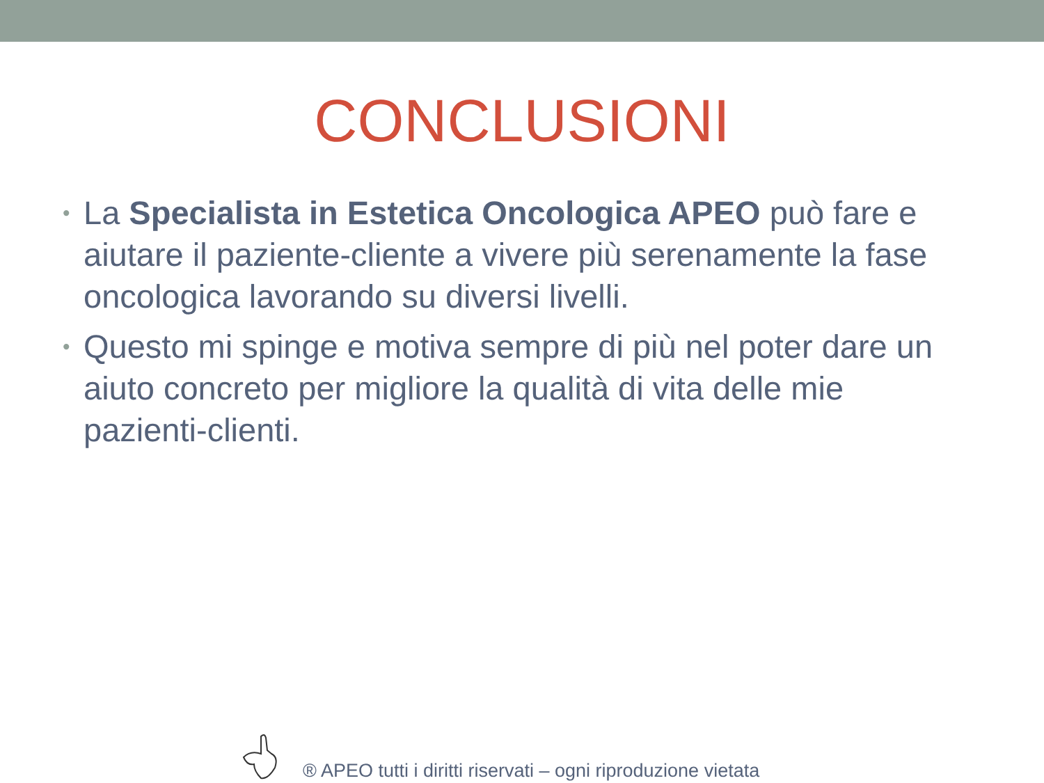CONCLUSIONI
• La Specialista in Estetica Oncologica APEO può fare e aiutare il paziente-cliente a vivere più serenamente la fase oncologica lavorando su diversi livelli.
• Questo mi spinge e motiva sempre di più nel poter dare un aiuto concreto per migliore la qualità di vita delle mie pazienti-clienti.
® APEO tutti i diritti riservati – ogni riproduzione vietata